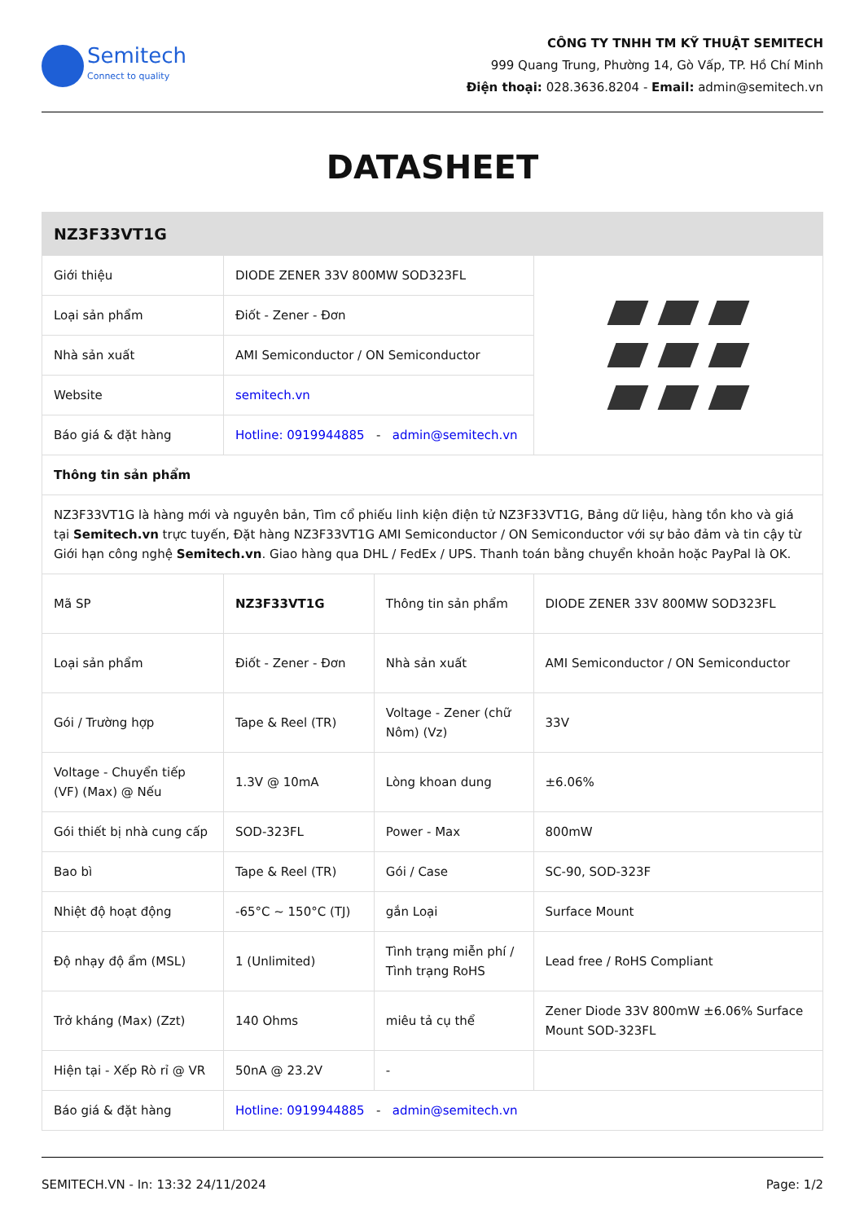Semitech
Connect to quality
CÔNG TY TNHH TM KỸ THUẬT SEMITECH
999 Quang Trung, Phường 14, Gò Vấp, TP. Hồ Chí Minh
Điện thoại: 028.3636.8204 - Email: admin@semitech.vn
DATASHEET
| NZ3F33VT1G | | | |
| Giới thiệu | DIODE ZENER 33V 800MW SOD323FL | | |
| Loại sản phẩm | Điốt - Zener - Đơn | | |
| Nhà sản xuất | AMI Semiconductor / ON Semiconductor | | |
| Website | semitech.vn | | |
| Báo giá & đặt hàng | Hotline: 0919944885 - admin@semitech.vn | | |
| Thông tin sản phẩm | | | |
| NZ3F33VT1G là hàng mới và nguyên bản, Tìm cổ phiếu linh kiện điện tử NZ3F33VT1G, Bảng dữ liệu, hàng tồn kho và giá tại Semitech.vn trực tuyến, Đặt hàng NZ3F33VT1G AMI Semiconductor / ON Semiconductor với sự bảo đảm và tin cậy từ Giới hạn công nghệ Semitech.vn . Giao hàng qua DHL / FedEx / UPS. Thanh toán bằng chuyển khoản hoặc PayPal là OK. | | | |
| Mã SP | NZ3F33VT1G | Thông tin sản phẩm | DIODE ZENER 33V 800MW SOD323FL |
| Loại sản phẩm | Điốt - Zener - Đơn | Nhà sản xuất | AMI Semiconductor / ON Semiconductor |
| Gói / Trường hợp | Tape & Reel (TR) | Voltage - Zener (chữ Nôm) (Vz) | 33V |
| Voltage - Chuyển tiếp (VF) (Max) @ Nếu | 1.3V @ 10mA | Lòng khoan dung | ±6.06% |
| Gói thiết bị nhà cung cấp | SOD-323FL | Power - Max | 800mW |
| Bao bì | Tape & Reel (TR) | Gói / Case | SC-90, SOD-323F |
| Nhiệt độ hoạt động | -65°C ~ 150°C (TJ) | gắn Loại | Surface Mount |
| Độ nhạy độ ẩm (MSL) | 1 (Unlimited) | Tình trạng miễn phí / Tình trạng RoHS | Lead free / RoHS Compliant |
| Trở kháng (Max) (Zzt) | 140 Ohms | miêu tả cụ thể | Zener Diode 33V 800mW ±6.06% Surface Mount SOD-323FL |
| Hiện tại - Xếp Rò rỉ @ VR | 50nA @ 23.2V | - | |
| Báo giá & đặt hàng | Hotline: 0919944885 - admin@semitech.vn | | |
SEMITECH.VN - In: 13:32 24/11/2024 Page: 1/2